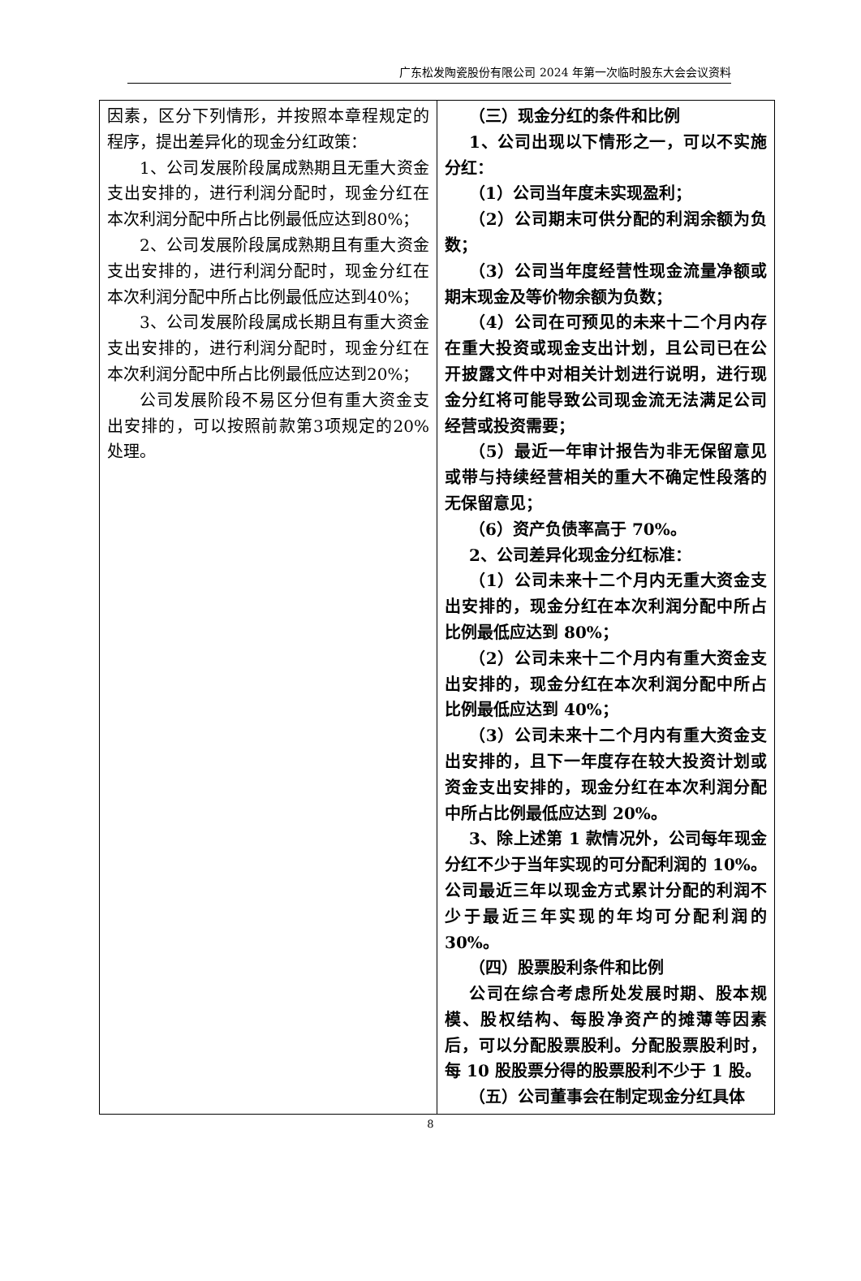广东松发陶瓷股份有限公司 2024 年第一次临时股东大会会议资料
| 因素，区分下列情形，并按照本章程规定的程序，提出差异化的现金分红政策： 1、公司发展阶段属成熟期且无重大资金支出安排的，进行利润分配时，现金分红在本次利润分配中所占比例最低应达到80%； 2、公司发展阶段属成熟期且有重大资金支出安排的，进行利润分配时，现金分红在本次利润分配中所占比例最低应达到40%； 3、公司发展阶段属成长期且有重大资金支出安排的，进行利润分配时，现金分红在本次利润分配中所占比例最低应达到20%； 公司发展阶段不易区分但有重大资金支出安排的，可以按照前款第3项规定的20%处理。 | （三）现金分红的条件和比例 1、公司出现以下情形之一，可以不实施分红： （1）公司当年度未实现盈利； （2）公司期末可供分配的利润余额为负数； （3）公司当年度经营性现金流量净额或期末现金及等价物余额为负数； （4）公司在可预见的未来十二个月内存在重大投资或现金支出计划，且公司已在公开披露文件中对相关计划进行说明，进行现金分红将可能导致公司现金流无法满足公司经营或投资需要； （5）最近一年审计报告为非无保留意见或带与持续经营相关的重大不确定性段落的无保留意见； （6）资产负债率高于 70%。 2、公司差异化现金分红标准： （1）公司未来十二个月内无重大资金支出安排的，现金分红在本次利润分配中所占比例最低应达到 80%； （2）公司未来十二个月内有重大资金支出安排的，现金分红在本次利润分配中所占比例最低应达到 40%； （3）公司未来十二个月内有重大资金支出安排的，且下一年度存在较大投资计划或资金支出安排的，现金分红在本次利润分配中所占比例最低应达到 20%。 3、除上述第 1 款情况外，公司每年现金分红不少于当年实现的可分配利润的 10%。公司最近三年以现金方式累计分配的利润不少于最近三年实现的年均可分配利润的 30%。 （四）股票股利条件和比例 公司在综合考虑所处发展时期、股本规模、股权结构、每股净资产的摊薄等因素后，可以分配股票股利。分配股票股利时，每 10 股股票分得的股票股利不少于 1 股。 （五）公司董事会在制定现金分红具体 |
8